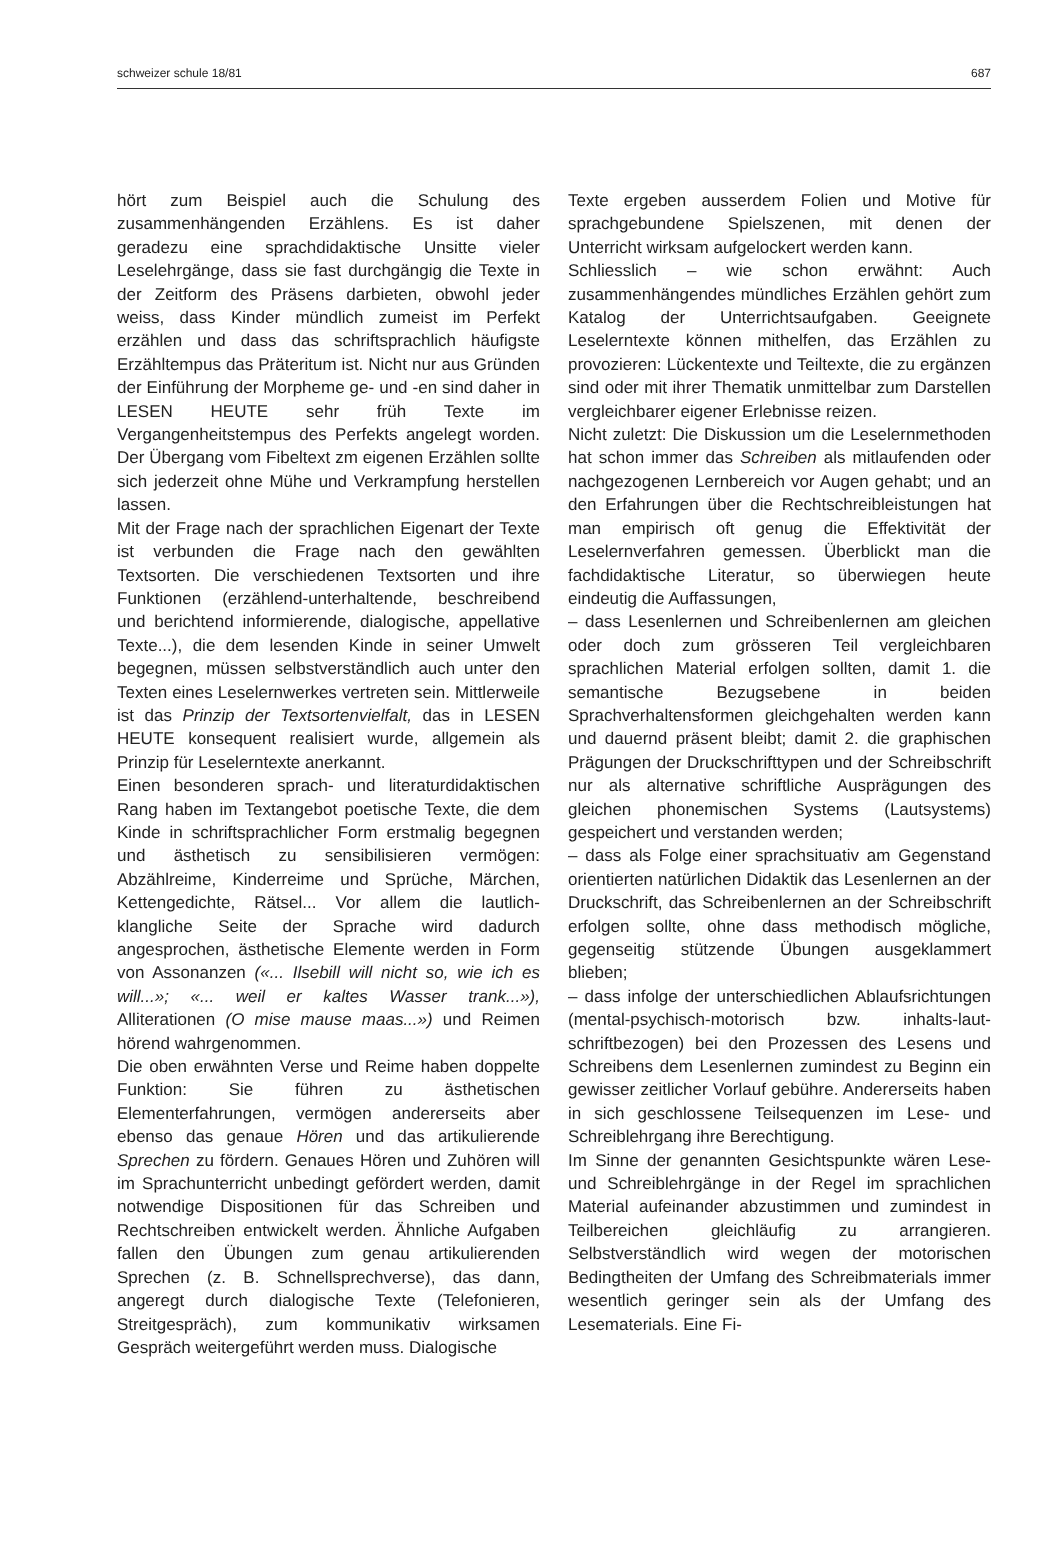schweizer schule 18/81 687
hört zum Beispiel auch die Schulung des zusammenhängenden Erzählens. Es ist daher geradezu eine sprachdidaktische Unsitte vieler Leselehrgänge, dass sie fast durchgängig die Texte in der Zeitform des Präsens darbieten, obwohl jeder weiss, dass Kinder mündlich zumeist im Perfekt erzählen und dass das schriftsprachlich häufigste Erzähltempus das Präteritum ist. Nicht nur aus Gründen der Einführung der Morpheme ge- und -en sind daher in LESEN HEUTE sehr früh Texte im Vergangenheitstempus des Perfekts angelegt worden. Der Übergang vom Fibeltext zm eigenen Erzählen sollte sich jederzeit ohne Mühe und Verkrampfung herstellen lassen.
Mit der Frage nach der sprachlichen Eigenart der Texte ist verbunden die Frage nach den gewählten Textsorten. Die verschiedenen Textsorten und ihre Funktionen (erzählend-unterhaltende, beschreibend und berichtend informierende, dialogische, appellative Texte...), die dem lesenden Kinde in seiner Umwelt begegnen, müssen selbstverständlich auch unter den Texten eines Leselernwerkes vertreten sein. Mittlerweile ist das Prinzip der Textsortenvielfalt, das in LESEN HEUTE konsequent realisiert wurde, allgemein als Prinzip für Leselerntexte anerkannt.
Einen besonderen sprach- und literaturdidaktischen Rang haben im Textangebot poetische Texte, die dem Kinde in schriftsprachlicher Form erstmalig begegnen und ästhetisch zu sensibilisieren vermögen: Abzählreime, Kinderreime und Sprüche, Märchen, Kettengedichte, Rätsel... Vor allem die lautlich-klangliche Seite der Sprache wird dadurch angesprochen, ästhetische Elemente werden in Form von Assonanzen («... Ilsebill will nicht so, wie ich es will...»; «... weil er kaltes Wasser trank...»), Alliterationen (O mise mause maas...») und Reimen hörend wahrgenommen.
Die oben erwähnten Verse und Reime haben doppelte Funktion: Sie führen zu ästhetischen Elementerfahrungen, vermögen andererseits aber ebenso das genaue Hören und das artikulierende Sprechen zu fördern. Genaues Hören und Zuhören will im Sprachunterricht unbedingt gefördert werden, damit notwendige Dispositionen für das Schreiben und Rechtschreiben entwickelt werden. Ähnliche Aufgaben fallen den Übungen zum genau artikulierenden Sprechen (z. B. Schnellsprechverse), das dann, angeregt durch dialogische Texte (Telefonieren, Streitgespräch), zum kommunikativ wirksamen Gespräch weitergeführt werden muss. Dialogische
Texte ergeben ausserdem Folien und Motive für sprachgebundene Spielszenen, mit denen der Unterricht wirksam aufgelockert werden kann.
Schliesslich – wie schon erwähnt: Auch zusammenhängendes mündliches Erzählen gehört zum Katalog der Unterrichtsaufgaben. Geeignete Leselerntexte können mithelfen, das Erzählen zu provozieren: Lückentexte und Teiltexte, die zu ergänzen sind oder mit ihrer Thematik unmittelbar zum Darstellen vergleichbarer eigener Erlebnisse reizen.
Nicht zuletzt: Die Diskussion um die Leselernmethoden hat schon immer das Schreiben als mitlaufenden oder nachgezogenen Lernbereich vor Augen gehabt; und an den Erfahrungen über die Rechtschreibleistungen hat man empirisch oft genug die Effektivität der Leselernverfahren gemessen. Überblickt man die fachdidaktische Literatur, so überwiegen heute eindeutig die Auffassungen,
– dass Lesenlernen und Schreibenlernen am gleichen oder doch zum grösseren Teil vergleichbaren sprachlichen Material erfolgen sollten, damit 1. die semantische Bezugsebene in beiden Sprachverhaltensformen gleichgehalten werden kann und dauernd präsent bleibt; damit 2. die graphischen Prägungen der Druckschrifttypen und der Schreibschrift nur als alternative schriftliche Ausprägungen des gleichen phonemischen Systems (Lautsystems) gespeichert und verstanden werden;
– dass als Folge einer sprachsituativ am Gegenstand orientierten natürlichen Didaktik das Lesenlernen an der Druckschrift, das Schreibenlernen an der Schreibschrift erfolgen sollte, ohne dass methodisch mögliche, gegenseitig stützende Übungen ausgeklammert blieben;
– dass infolge der unterschiedlichen Ablaufsrichtungen (mental-psychisch-motorisch bzw. inhalts-laut-schriftbezogen) bei den Prozessen des Lesens und Schreibens dem Lesenlernen zumindest zu Beginn ein gewisser zeitlicher Vorlauf gebühre. Andererseits haben in sich geschlossene Teilsequenzen im Lese- und Schreiblehrgang ihre Berechtigung.
Im Sinne der genannten Gesichtspunkte wären Lese- und Schreiblehrgänge in der Regel im sprachlichen Material aufeinander abzustimmen und zumindest in Teilbereichen gleichläufig zu arrangieren. Selbstverständlich wird wegen der motorischen Bedingtheiten der Umfang des Schreibmaterials immer wesentlich geringer sein als der Umfang des Lesematerials. Eine Fi-